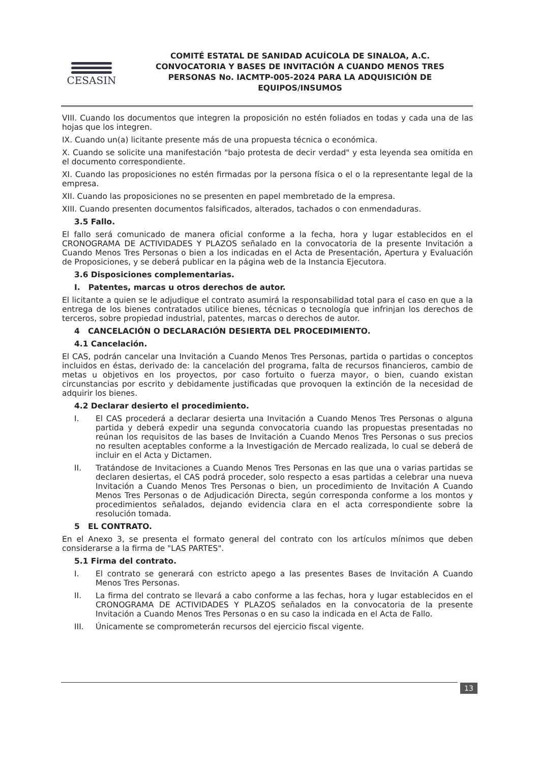CESASIN
COMITÉ ESTATAL DE SANIDAD ACUÍCOLA DE SINALOA, A.C.
CONVOCATORIA Y BASES DE INVITACIÓN A CUANDO MENOS TRES
PERSONAS No. IACMTP-005-2024 PARA LA ADQUISICIÓN DE
EQUIPOS/INSUMOS
VIII. Cuando los documentos que integren la proposición no estén foliados en todas y cada una de las hojas que los integren.
IX. Cuando un(a) licitante presente más de una propuesta técnica o económica.
X. Cuando se solicite una manifestación "bajo protesta de decir verdad" y esta leyenda sea omitida en el documento correspondiente.
XI. Cuando las proposiciones no estén firmadas por la persona física o el o la representante legal de la empresa.
XII. Cuando las proposiciones no se presenten en papel membretado de la empresa.
XIII. Cuando presenten documentos falsificados, alterados, tachados o con enmendaduras.
3.5 Fallo.
El fallo será comunicado de manera oficial conforme a la fecha, hora y lugar establecidos en el CRONOGRAMA DE ACTIVIDADES Y PLAZOS señalado en la convocatoria de la presente Invitación a Cuando Menos Tres Personas o bien a los indicadas en el Acta de Presentación, Apertura y Evaluación de Proposiciones, y se deberá publicar en la página web de la Instancia Ejecutora.
3.6 Disposiciones complementarias.
I. Patentes, marcas u otros derechos de autor.
El licitante a quien se le adjudique el contrato asumirá la responsabilidad total para el caso en que a la entrega de los bienes contratados utilice bienes, técnicas o tecnología que infrinjan los derechos de terceros, sobre propiedad industrial, patentes, marcas o derechos de autor.
4 CANCELACIÓN O DECLARACIÓN DESIERTA DEL PROCEDIMIENTO.
4.1 Cancelación.
El CAS, podrán cancelar una Invitación a Cuando Menos Tres Personas, partida o partidas o conceptos incluidos en éstas, derivado de: la cancelación del programa, falta de recursos financieros, cambio de metas u objetivos en los proyectos, por caso fortuito o fuerza mayor, o bien, cuando existan circunstancias por escrito y debidamente justificadas que provoquen la extinción de la necesidad de adquirir los bienes.
4.2 Declarar desierto el procedimiento.
I. El CAS procederá a declarar desierta una Invitación a Cuando Menos Tres Personas o alguna partida y deberá expedir una segunda convocatoria cuando las propuestas presentadas no reúnan los requisitos de las bases de Invitación a Cuando Menos Tres Personas o sus precios no resulten aceptables conforme a la Investigación de Mercado realizada, lo cual se deberá de incluir en el Acta y Dictamen.
II. Tratándose de Invitaciones a Cuando Menos Tres Personas en las que una o varias partidas se declaren desiertas, el CAS podrá proceder, solo respecto a esas partidas a celebrar una nueva Invitación a Cuando Menos Tres Personas o bien, un procedimiento de Invitación A Cuando Menos Tres Personas o de Adjudicación Directa, según corresponda conforme a los montos y procedimientos señalados, dejando evidencia clara en el acta correspondiente sobre la resolución tomada.
5 EL CONTRATO.
En el Anexo 3, se presenta el formato general del contrato con los artículos mínimos que deben considerarse a la firma de "LAS PARTES".
5.1 Firma del contrato.
I. El contrato se generará con estricto apego a las presentes Bases de Invitación A Cuando Menos Tres Personas.
II. La firma del contrato se llevará a cabo conforme a las fechas, hora y lugar establecidos en el CRONOGRAMA DE ACTIVIDADES Y PLAZOS señalados en la convocatoria de la presente Invitación a Cuando Menos Tres Personas o en su caso la indicada en el Acta de Fallo.
III. Únicamente se comprometerán recursos del ejercicio fiscal vigente.
13